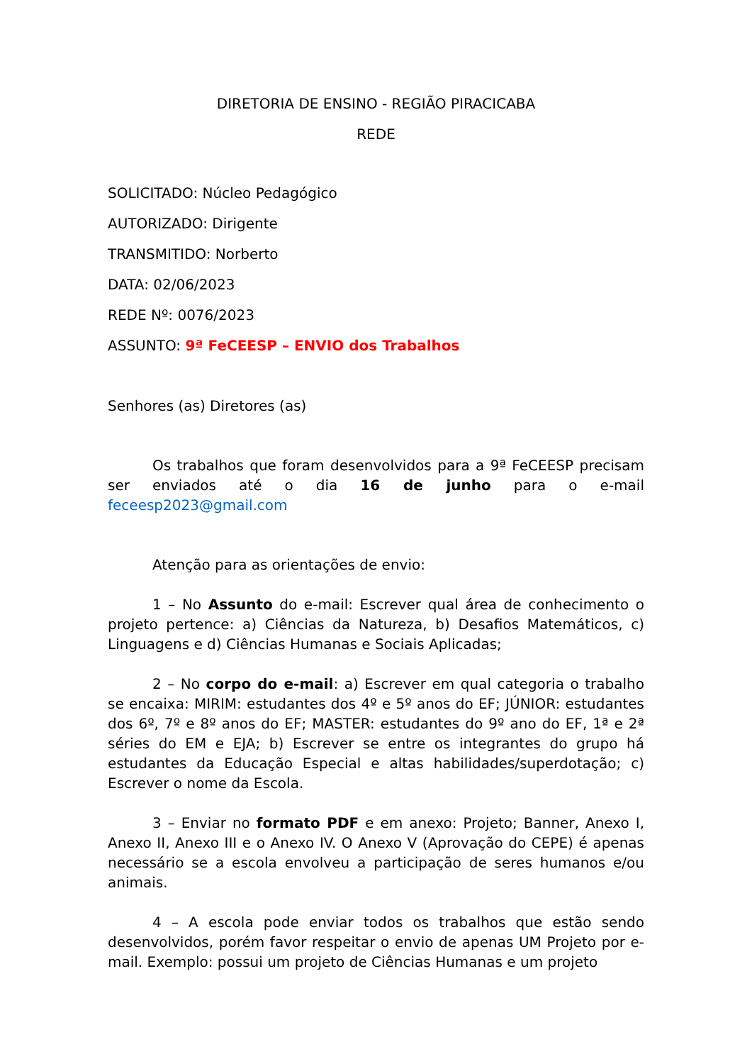DIRETORIA DE ENSINO - REGIÃO PIRACICABA
REDE
SOLICITADO: Núcleo Pedagógico
AUTORIZADO: Dirigente
TRANSMITIDO: Norberto
DATA: 02/06/2023
REDE Nº: 0076/2023
ASSUNTO: 9ª FeCEESP – ENVIO dos Trabalhos
Senhores (as) Diretores (as)
Os trabalhos que foram desenvolvidos para a 9ª FeCEESP precisam ser enviados até o dia 16 de junho para o e-mail feceesp2023@gmail.com
Atenção para as orientações de envio:
1 – No Assunto do e-mail: Escrever qual área de conhecimento o projeto pertence: a) Ciências da Natureza, b) Desafios Matemáticos, c) Linguagens e d) Ciências Humanas e Sociais Aplicadas;
2 – No corpo do e-mail: a) Escrever em qual categoria o trabalho se encaixa: MIRIM: estudantes dos 4º e 5º anos do EF; JÚNIOR: estudantes dos 6º, 7º e 8º anos do EF; MASTER: estudantes do 9º ano do EF, 1ª e 2ª séries do EM e EJA; b) Escrever se entre os integrantes do grupo há estudantes da Educação Especial e altas habilidades/superdotação; c) Escrever o nome da Escola.
3 – Enviar no formato PDF e em anexo: Projeto; Banner, Anexo I, Anexo II, Anexo III e o Anexo IV. O Anexo V (Aprovação do CEPE) é apenas necessário se a escola envolveu a participação de seres humanos e/ou animais.
4 – A escola pode enviar todos os trabalhos que estão sendo desenvolvidos, porém favor respeitar o envio de apenas UM Projeto por e-mail. Exemplo: possui um projeto de Ciências Humanas e um projeto